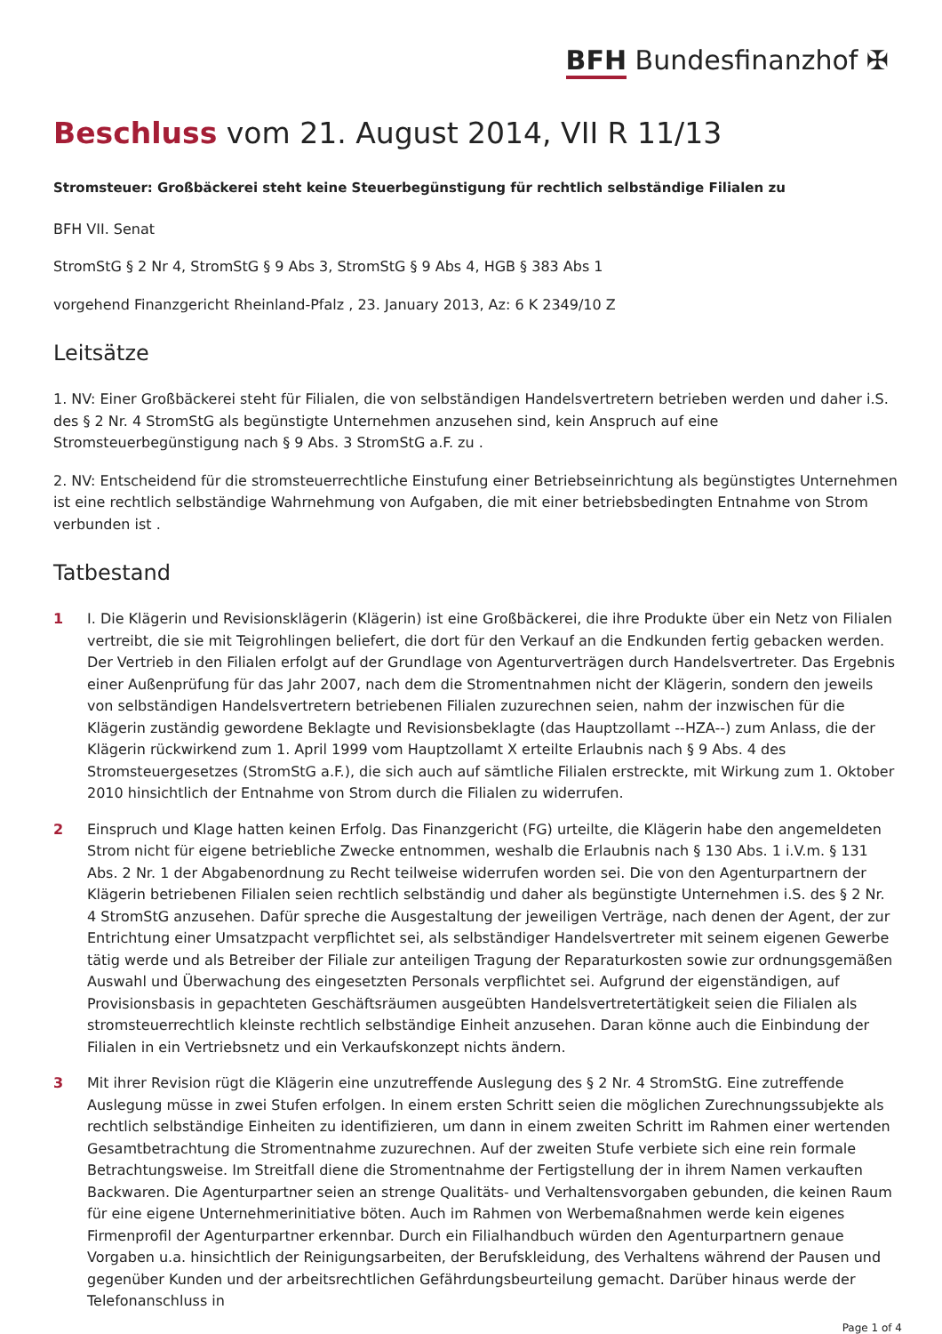BFH Bundesfinanzhof ✠
Beschluss vom 21. August 2014, VII R 11/13
Stromsteuer: Großbäckerei steht keine Steuerbegünstigung für rechtlich selbständige Filialen zu
BFH VII. Senat
StromStG § 2 Nr 4, StromStG § 9 Abs 3, StromStG § 9 Abs 4, HGB § 383 Abs 1
vorgehend Finanzgericht Rheinland-Pfalz , 23. January 2013, Az: 6 K 2349/10 Z
Leitsätze
1. NV: Einer Großbäckerei steht für Filialen, die von selbständigen Handelsvertretern betrieben werden und daher i.S. des § 2 Nr. 4 StromStG als begünstigte Unternehmen anzusehen sind, kein Anspruch auf eine Stromsteuerbegünstigung nach § 9 Abs. 3 StromStG a.F. zu .
2. NV: Entscheidend für die stromsteuerrechtliche Einstufung einer Betriebseinrichtung als begünstigtes Unternehmen ist eine rechtlich selbständige Wahrnehmung von Aufgaben, die mit einer betriebsbedingten Entnahme von Strom verbunden ist .
Tatbestand
1 I. Die Klägerin und Revisionsklägerin (Klägerin) ist eine Großbäckerei, die ihre Produkte über ein Netz von Filialen vertreibt, die sie mit Teigrohlingen beliefert, die dort für den Verkauf an die Endkunden fertig gebacken werden. Der Vertrieb in den Filialen erfolgt auf der Grundlage von Agenturverträgen durch Handelsvertreter. Das Ergebnis einer Außenprüfung für das Jahr 2007, nach dem die Stromentnahmen nicht der Klägerin, sondern den jeweils von selbständigen Handelsvertretern betriebenen Filialen zuzurechnen seien, nahm der inzwischen für die Klägerin zuständig gewordene Beklagte und Revisionsbeklagte (das Hauptzollamt --HZA--) zum Anlass, die der Klägerin rückwirkend zum 1. April 1999 vom Hauptzollamt X erteilte Erlaubnis nach § 9 Abs. 4 des Stromsteuergesetzes (StromStG a.F.), die sich auch auf sämtliche Filialen erstreckte, mit Wirkung zum 1. Oktober 2010 hinsichtlich der Entnahme von Strom durch die Filialen zu widerrufen.
2 Einspruch und Klage hatten keinen Erfolg. Das Finanzgericht (FG) urteilte, die Klägerin habe den angemeldeten Strom nicht für eigene betriebliche Zwecke entnommen, weshalb die Erlaubnis nach § 130 Abs. 1 i.V.m. § 131 Abs. 2 Nr. 1 der Abgabenordnung zu Recht teilweise widerrufen worden sei. Die von den Agenturpartnern der Klägerin betriebenen Filialen seien rechtlich selbständig und daher als begünstigte Unternehmen i.S. des § 2 Nr. 4 StromStG anzusehen. Dafür spreche die Ausgestaltung der jeweiligen Verträge, nach denen der Agent, der zur Entrichtung einer Umsatzpacht verpflichtet sei, als selbständiger Handelsvertreter mit seinem eigenen Gewerbe tätig werde und als Betreiber der Filiale zur anteiligen Tragung der Reparaturkosten sowie zur ordnungsgemäßen Auswahl und Überwachung des eingesetzten Personals verpflichtet sei. Aufgrund der eigenständigen, auf Provisionsbasis in gepachteten Geschäftsräumen ausgeübten Handelsvertretertätigkeit seien die Filialen als stromsteuerrechtlich kleinste rechtlich selbständige Einheit anzusehen. Daran könne auch die Einbindung der Filialen in ein Vertriebsnetz und ein Verkaufskonzept nichts ändern.
3 Mit ihrer Revision rügt die Klägerin eine unzutreffende Auslegung des § 2 Nr. 4 StromStG. Eine zutreffende Auslegung müsse in zwei Stufen erfolgen. In einem ersten Schritt seien die möglichen Zurechnungssubjekte als rechtlich selbständige Einheiten zu identifizieren, um dann in einem zweiten Schritt im Rahmen einer wertenden Gesamtbetrachtung die Stromentnahme zuzurechnen. Auf der zweiten Stufe verbiete sich eine rein formale Betrachtungsweise. Im Streitfall diene die Stromentnahme der Fertigstellung der in ihrem Namen verkauften Backwaren. Die Agenturpartner seien an strenge Qualitäts- und Verhaltensvorgaben gebunden, die keinen Raum für eine eigene Unternehmerinitiative böten. Auch im Rahmen von Werbemaßnahmen werde kein eigenes Firmenprofil der Agenturpartner erkennbar. Durch ein Filialhandbuch würden den Agenturpartnern genaue Vorgaben u.a. hinsichtlich der Reinigungsarbeiten, der Berufskleidung, des Verhaltens während der Pausen und gegenüber Kunden und der arbeitsrechtlichen Gefährdungsbeurteilung gemacht. Darüber hinaus werde der Telefonanschluss in
Page 1 of 4